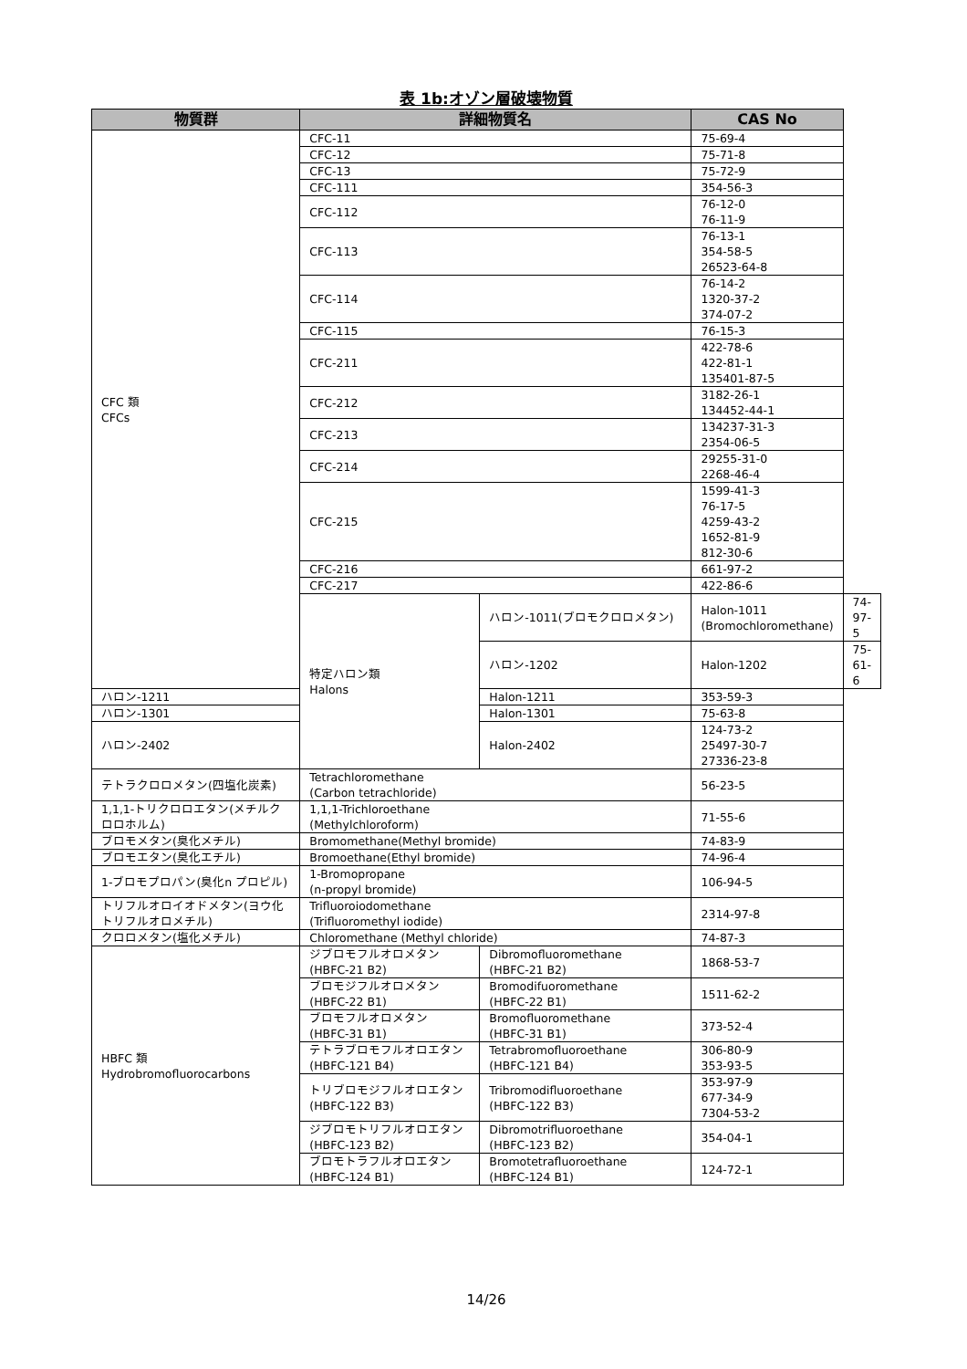表 1b:オゾン層破壊物質
| 物質群 | 詳細物質名 | | CAS No | |
| --- | --- | --- | --- | --- |
| CFC 類 CFCs | CFC-11 | | 75-69-4 | |
| | CFC-12 | | 75-71-8 | |
| | CFC-13 | | 75-72-9 | |
| | CFC-111 | | 354-56-3 | |
| | CFC-112 | | 76-12-0 76-11-9 | |
| | CFC-113 | | 76-13-1 354-58-5 26523-64-8 | |
| | CFC-114 | | 76-14-2 1320-37-2 374-07-2 | |
| | CFC-115 | | 76-15-3 | |
| | CFC-211 | | 422-78-6 422-81-1 135401-87-5 | |
| | CFC-212 | | 3182-26-1 134452-44-1 | |
| | CFC-213 | | 134237-31-3 2354-06-5 | |
| | CFC-214 | | 29255-31-0 2268-46-4 | |
| | CFC-215 | | 1599-41-3 76-17-5 4259-43-2 1652-81-9 812-30-6 | |
| | CFC-216 | | 661-97-2 | |
| | CFC-217 | | 422-86-6 | |
| | 特定ハロン類 Halons | ハロン-1011(ブロモクロロメタン) | Halon-1011 (Bromochloromethane) | 74-97-5 |
| | | ハロン-1202 | Halon-1202 | 75-61-6 |
| ハロン-1211 | | Halon-1211 | 353-59-3 | |
| ハロン-1301 | | Halon-1301 | 75-63-8 | |
| ハロン-2402 | | Halon-2402 | 124-73-2 25497-30-7 27336-23-8 | |
| テトラクロロメタン(四塩化炭素) | Tetrachloromethane (Carbon tetrachloride) | | 56-23-5 | |
| 1,1,1-トリクロロエタン(メチルクロロホルム) | 1,1,1-Trichloroethane (Methylchloroform) | | 71-55-6 | |
| ブロモメタン(臭化メチル) | Bromomethane(Methyl bromide) | | 74-83-9 | |
| ブロモエタン(臭化エチル) | Bromoethane(Ethyl bromide) | | 74-96-4 | |
| 1-ブロモプロパン(臭化n プロピル) | 1-Bromopropane (n-propyl bromide) | | 106-94-5 | |
| トリフルオロイオドメタン(ヨウ化トリフルオロメチル) | Trifluoroiodomethane (Trifluoromethyl iodide) | | 2314-97-8 | |
| クロロメタン(塩化メチル) | Chloromethane (Methyl chloride) | | 74-87-3 | |
| HBFC 類 Hydrobromofluorocarbons | ジブロモフルオロメタン (HBFC-21 B2) | Dibromofluoromethane (HBFC-21 B2) | 1868-53-7 | |
| | ブロモジフルオロメタン (HBFC-22 B1) | Bromodifuoromethane (HBFC-22 B1) | 1511-62-2 | |
| | ブロモフルオロメタン (HBFC-31 B1) | Bromofluoromethane (HBFC-31 B1) | 373-52-4 | |
| | テトラブロモフルオロエタン (HBFC-121 B4) | Tetrabromofluoroethane (HBFC-121 B4) | 306-80-9 353-93-5 | |
| | トリブロモジフルオロエタン (HBFC-122 B3) | Tribromodifluoroethane (HBFC-122 B3) | 353-97-9 677-34-9 7304-53-2 | |
| | ジブロモトリフルオロエタン (HBFC-123 B2) | Dibromotrifluoroethane (HBFC-123 B2) | 354-04-1 | |
| | ブロモトラフルオロエタン (HBFC-124 B1) | Bromotetrafluoroethane (HBFC-124 B1) | 124-72-1 | |
14/26